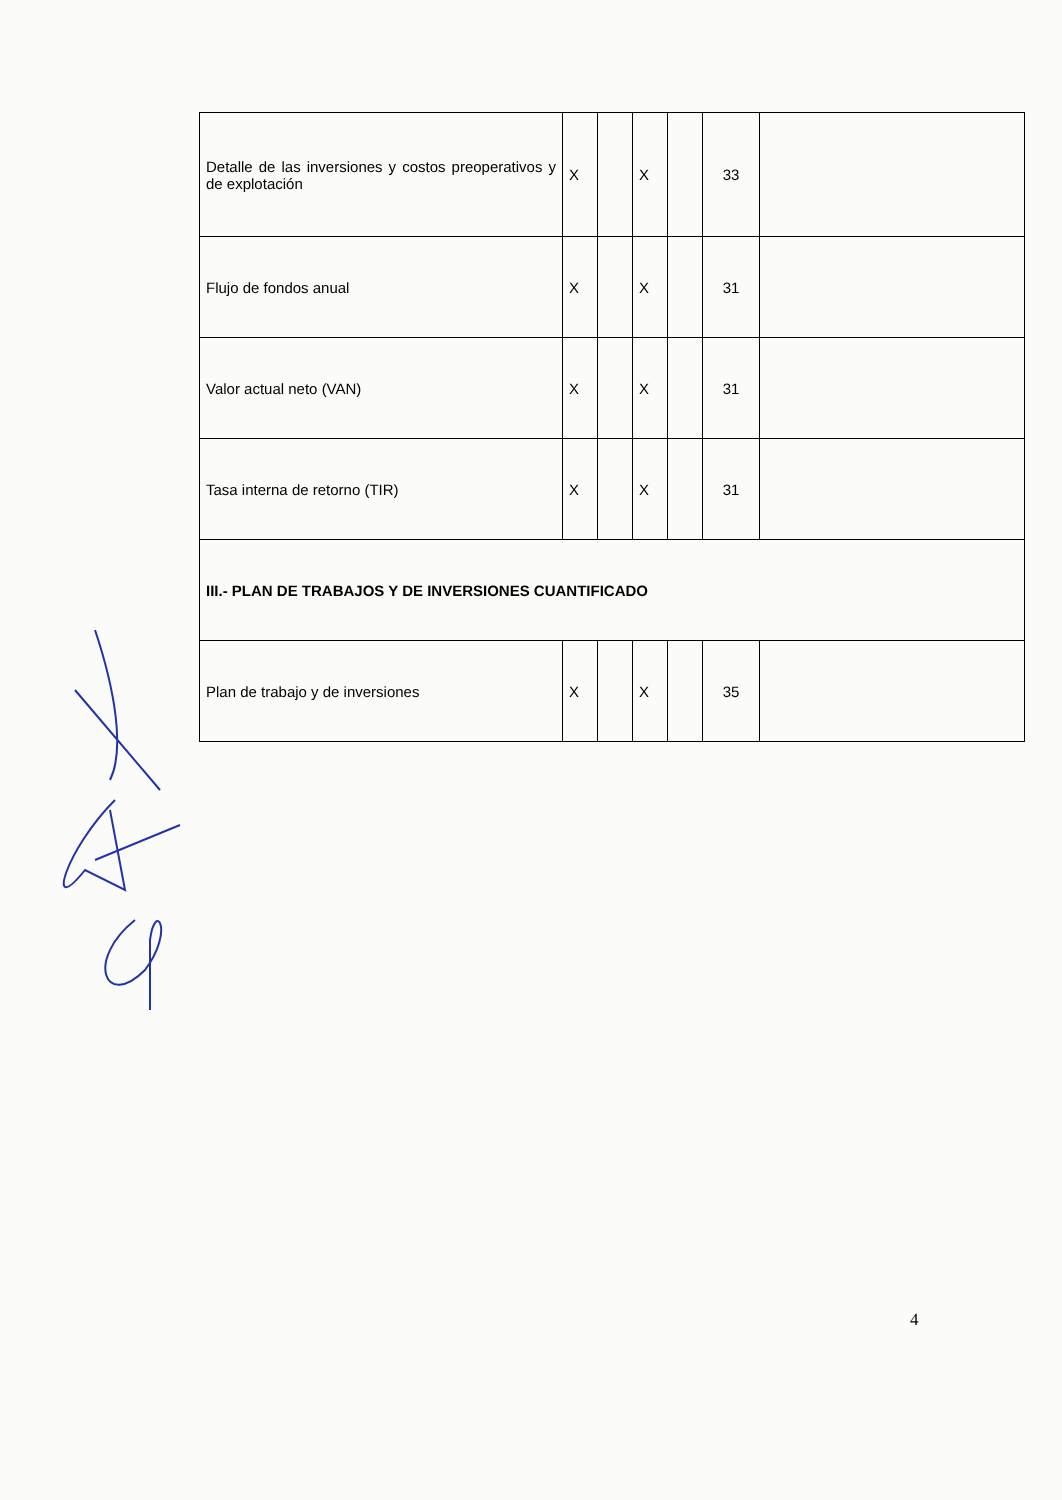| Detalle de las inversiones y costos preoperativos y de explotación | X | | X | | 33 | |
| Flujo de fondos anual | X | | X | | 31 | |
| Valor actual neto (VAN) | X | | X | | 31 | |
| Tasa interna de retorno (TIR) | X | | X | | 31 | |
| III.- PLAN DE TRABAJOS Y DE INVERSIONES CUANTIFICADO | | | | | | |
| Plan de trabajo y de inversiones | X | | X | | 35 | |
4